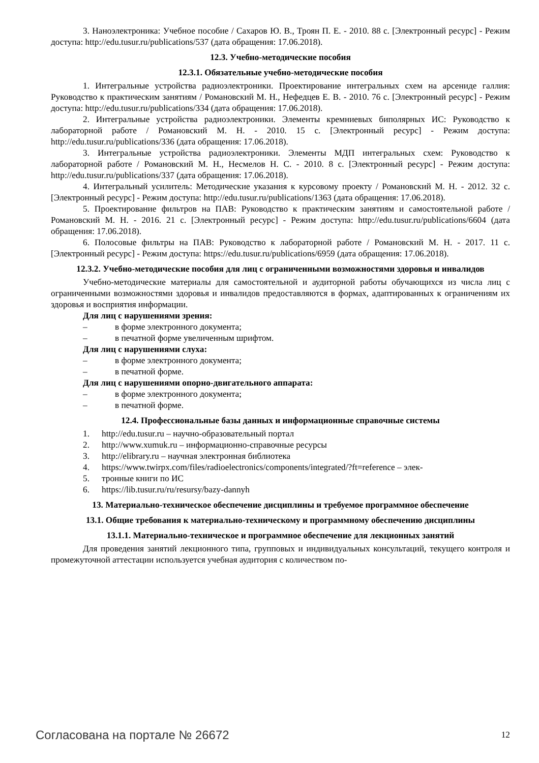3. Наноэлектроника: Учебное пособие / Сахаров Ю. В., Троян П. Е. - 2010. 88 с. [Электронный ресурс] - Режим доступа: http://edu.tusur.ru/publications/537 (дата обращения: 17.06.2018).
12.3. Учебно-методические пособия
12.3.1. Обязательные учебно-методические пособия
1. Интегральные устройства радиоэлектроники. Проектирование интегральных схем на арсениде галлия: Руководство к практическим занятиям / Романовский М. Н., Нефедцев Е. В. - 2010. 76 с. [Электронный ресурс] - Режим доступа: http://edu.tusur.ru/publications/334 (дата обращения: 17.06.2018).
2. Интегральные устройства радиоэлектроники. Элементы кремниевых биполярных ИС: Руководство к лабораторной работе / Романовский М. Н. - 2010. 15 с. [Электронный ресурс] - Режим доступа: http://edu.tusur.ru/publications/336 (дата обращения: 17.06.2018).
3. Интегральные устройства радиоэлектроники. Элементы МДП интегральных схем: Руководство к лабораторной работе / Романовский М. Н., Несмелов Н. С. - 2010. 8 с. [Электронный ресурс] - Режим доступа: http://edu.tusur.ru/publications/337 (дата обращения: 17.06.2018).
4. Интегральный усилитель: Методические указания к курсовому проекту / Романовский М. Н. - 2012. 32 с. [Электронный ресурс] - Режим доступа: http://edu.tusur.ru/publications/1363 (дата обращения: 17.06.2018).
5. Проектирование фильтров на ПАВ: Руководство к практическим занятиям и самостоятельной работе / Романовский М. Н. - 2016. 21 с. [Электронный ресурс] - Режим доступа: http://edu.tusur.ru/publications/6604 (дата обращения: 17.06.2018).
6. Полосовые фильтры на ПАВ: Руководство к лабораторной работе / Романовский М. Н. - 2017. 11 с. [Электронный ресурс] - Режим доступа: https://edu.tusur.ru/publications/6959 (дата обращения: 17.06.2018).
12.3.2. Учебно-методические пособия для лиц с ограниченными возможностями здоровья и инвалидов
Учебно-методические материалы для самостоятельной и аудиторной работы обучающихся из числа лиц с ограниченными возможностями здоровья и инвалидов предоставляются в формах, адаптированных к ограничениям их здоровья и восприятия информации.
Для лиц с нарушениями зрения:
– в форме электронного документа;
– в печатной форме увеличенным шрифтом.
Для лиц с нарушениями слуха:
– в форме электронного документа;
– в печатной форме.
Для лиц с нарушениями опорно-двигательного аппарата:
– в форме электронного документа;
– в печатной форме.
12.4. Профессиональные базы данных и информационные справочные системы
1. http://edu.tusur.ru – научно-образовательный портал
2. http://www.xumuk.ru – информационно-справочные ресурсы
3. http://elibrary.ru – научная электронная библиотека
4. https://www.twirpx.com/files/radioelectronics/components/integrated/?ft=reference – элек-
5. тронные книги по ИС
6. https://lib.tusur.ru/ru/resursy/bazy-dannyh
13. Материально-техническое обеспечение дисциплины и требуемое программное обеспечение
13.1. Общие требования к материально-техническому и программному обеспечению дисциплины
13.1.1. Материально-техническое и программное обеспечение для лекционных занятий
Для проведения занятий лекционного типа, групповых и индивидуальных консультаций, текущего контроля и промежуточной аттестации используется учебная аудитория с количеством по-
Согласована на портале № 26672 12